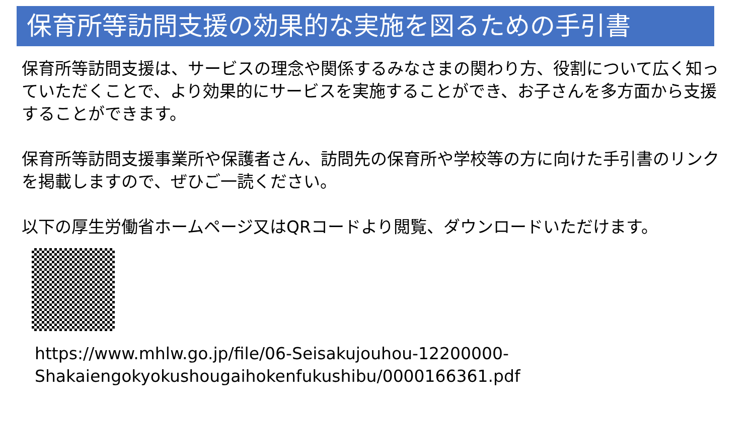保育所等訪問支援の効果的な実施を図るための手引書
保育所等訪問支援は、サービスの理念や関係するみなさまの関わり方、役割について広く知っていただくことで、より効果的にサービスを実施することができ、お子さんを多方面から支援することができます。
保育所等訪問支援事業所や保護者さん、訪問先の保育所や学校等の方に向けた手引書のリンクを掲載しますので、ぜひご一読ください。
以下の厚生労働省ホームページ又はQRコードより閲覧、ダウンロードいただけます。
https://www.mhlw.go.jp/file/06-Seisakujouhou-12200000-
Shakaiengokyokushougaihokenfukushibu/0000166361.pdf